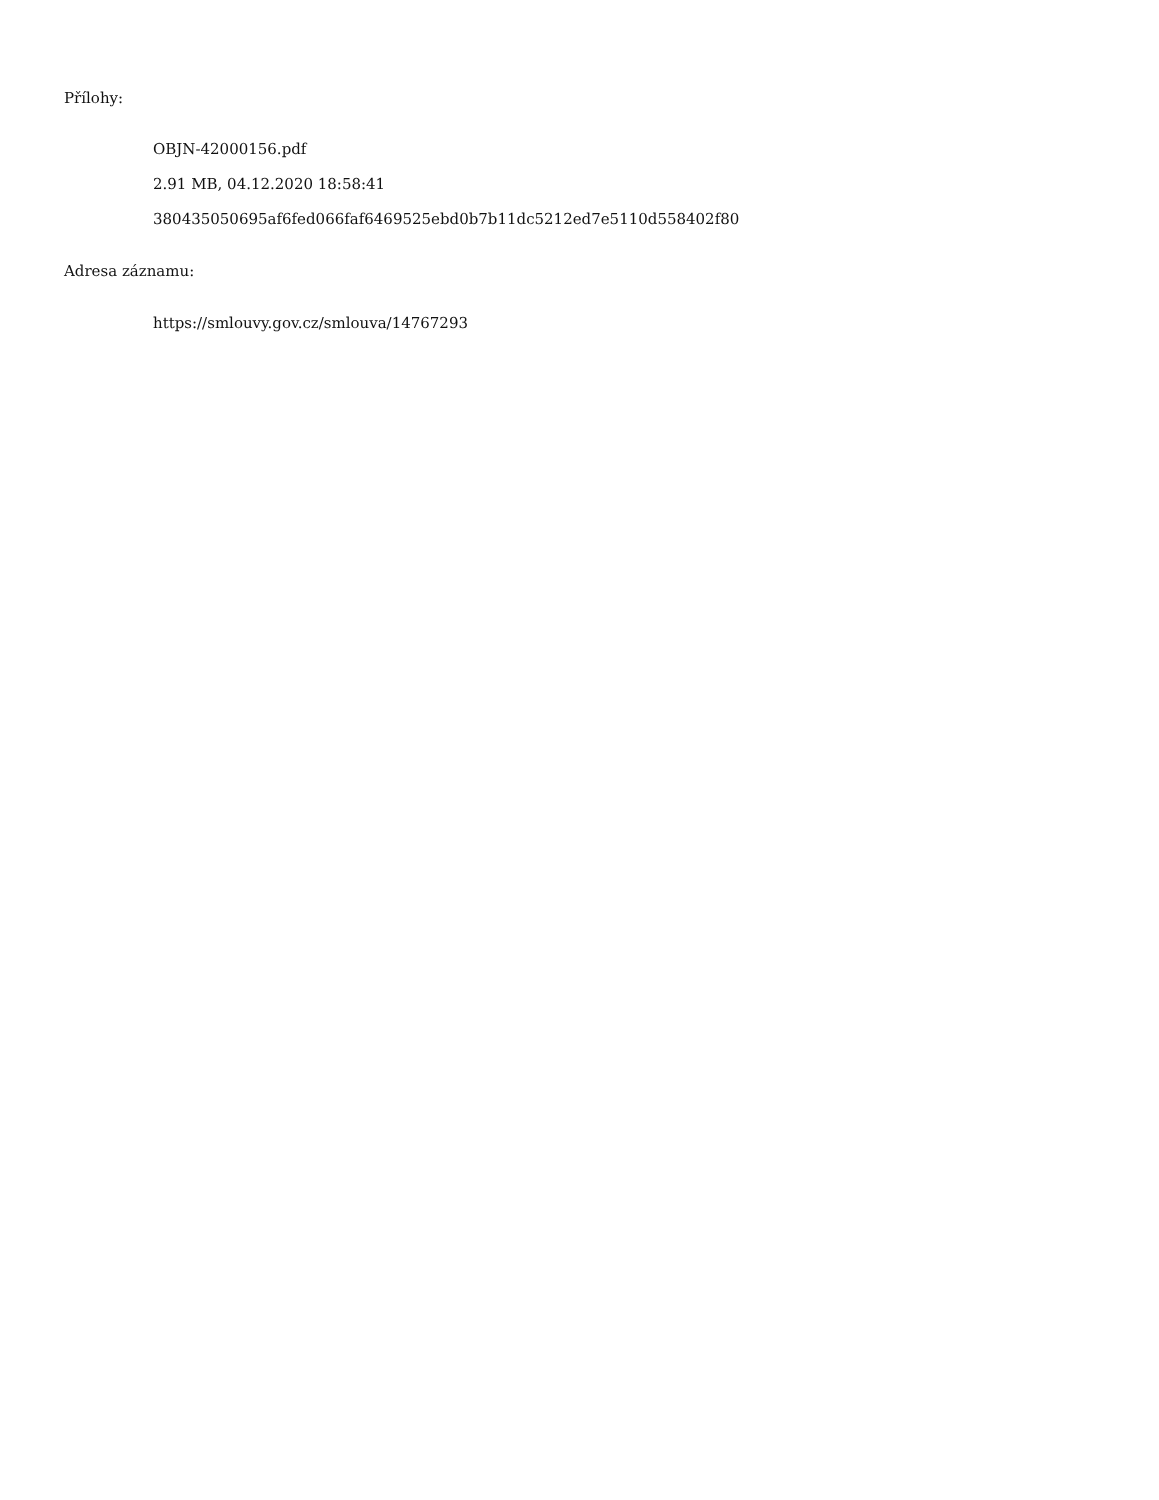Přílohy:
OBJN-42000156.pdf
2.91 MB, 04.12.2020 18:58:41
380435050695af6fed066faf6469525ebd0b7b11dc5212ed7e5110d558402f80
Adresa záznamu:
https://smlouvy.gov.cz/smlouva/14767293